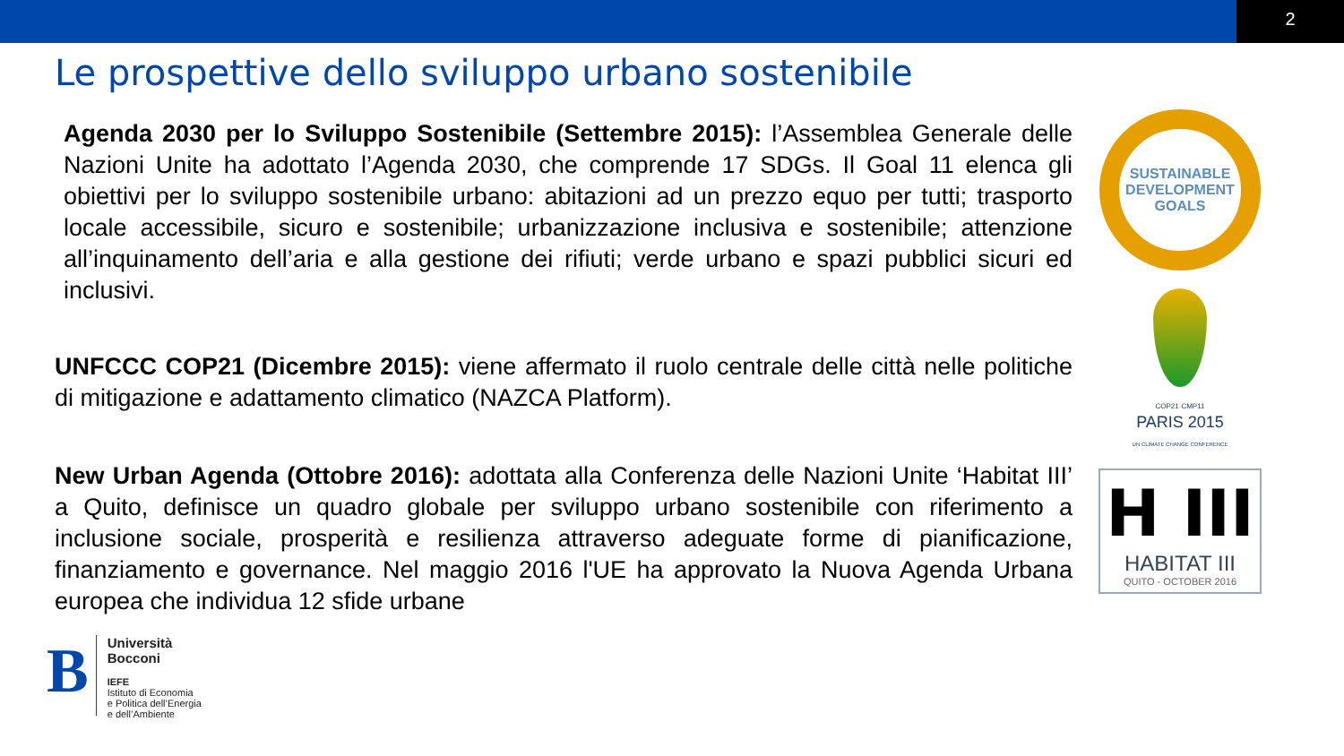2
Le prospettive dello sviluppo urbano sostenibile
Agenda 2030 per lo Sviluppo Sostenibile (Settembre 2015): l’Assemblea Generale delle Nazioni Unite ha adottato l’Agenda 2030, che comprende 17 SDGs. Il Goal 11 elenca gli obiettivi per lo sviluppo sostenibile urbano: abitazioni ad un prezzo equo per tutti; trasporto locale accessibile, sicuro e sostenibile; urbanizzazione inclusiva e sostenibile; attenzione all’inquinamento dell’aria e alla gestione dei rifiuti; verde urbano e spazi pubblici sicuri ed inclusivi.
UNFCCC COP21 (Dicembre 2015): viene affermato il ruolo centrale delle città nelle politiche di mitigazione e adattamento climatico (NAZCA Platform).
New Urban Agenda (Ottobre 2016): adottata alla Conferenza delle Nazioni Unite ‘Habitat III’ a Quito, definisce un quadro globale per sviluppo urbano sostenibile con riferimento a inclusione sociale, prosperità e resilienza attraverso adeguate forme di pianificazione, finanziamento e governance. Nel maggio 2016 l'UE ha approvato la Nuova Agenda Urbana europea che individua 12 sfide urbane
SUSTAINABLE DEVELOPMENT GOALS
COP21·CMP11
PARIS 2015
UN CLIMATE CHANGE CONFERENCE
H III
HABITAT III
QUITO - OCTOBER 2016
B
Università
Bocconi
IEFE
Istituto di Economia
e Politica dell’Energia
e dell’Ambiente